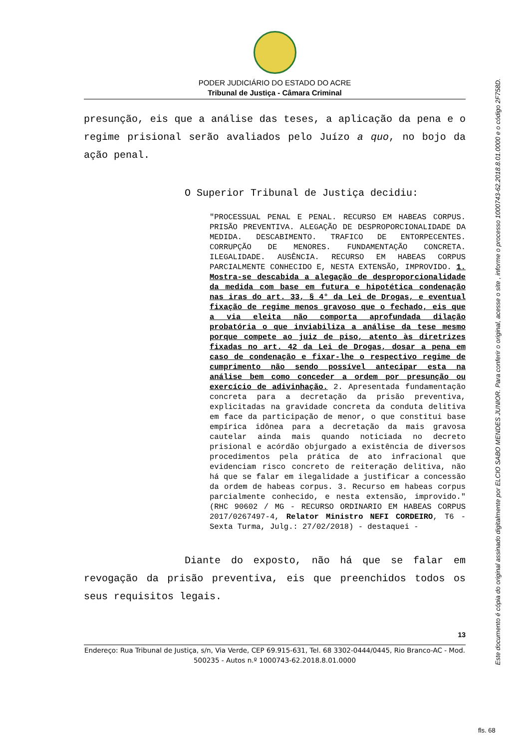PODER JUDICIÁRIO DO ESTADO DO ACRE
Tribunal de Justiça - Câmara Criminal
presunção, eis que a análise das teses, a aplicação da pena e o regime prisional serão avaliados pelo Juízo a quo, no bojo da ação penal.
O Superior Tribunal de Justiça decidiu:
"PROCESSUAL PENAL E PENAL. RECURSO EM HABEAS CORPUS. PRISÃO PREVENTIVA. ALEGAÇÃO DE DESPROPORCIONALIDADE DA MEDIDA. DESCABIMENTO. TRAFICO DE ENTORPECENTES. CORRUPÇÃO DE MENORES. FUNDAMENTAÇÃO CONCRETA. ILEGALIDADE. AUSÊNCIA. RECURSO EM HABEAS CORPUS PARCIALMENTE CONHECIDO E, NESTA EXTENSÃO, IMPROVIDO. 1. Mostra-se descabida a alegação de desproporcionalidade da medida com base em futura e hipotética condenação nas iras do art. 33, § 4° da Lei de Drogas, e eventual fixação de regime menos gravoso que o fechado, eis que a via eleita não comporta aprofundada dilação probatória o que inviabiliza a análise da tese mesmo porque compete ao juiz de piso, atento às diretrizes fixadas no art. 42 da Lei de Drogas, dosar a pena em caso de condenação e fixar-lhe o respectivo regime de cumprimento não sendo possível antecipar esta na análise bem como conceder a ordem por presunção ou exercício de adivinhação. 2. Apresentada fundamentação concreta para a decretação da prisão preventiva, explicitadas na gravidade concreta da conduta delitiva em face da participação de menor, o que constitui base empírica idônea para a decretação da mais gravosa cautelar ainda mais quando noticiada no decreto prisional e acórdão objurgado a existência de diversos procedimentos pela prática de ato infracional que evidenciam risco concreto de reiteração delitiva, não há que se falar em ilegalidade a justificar a concessão da ordem de habeas corpus. 3. Recurso em habeas corpus parcialmente conhecido, e nesta extensão, improvido." (RHC 90602 / MG - RECURSO ORDINARIO EM HABEAS CORPUS 2017/0267497-4, Relator Ministro NEFI CORDEIRO, T6 - Sexta Turma, Julg.: 27/02/2018) - destaquei -
Diante do exposto, não há que se falar em revogação da prisão preventiva, eis que preenchidos todos os seus requisitos legais.
13
Endereço: Rua Tribunal de Justiça, s/n, Via Verde, CEP 69.915-631, Tel. 68 3302-0444/0445, Rio Branco-AC - Mod. 500235 - Autos n.º 1000743-62.2018.8.01.0000
Este documento é cópia do original assinado digitalmente por ELCIO SABO MENDES JUNIOR. Para conferir o original, acesse o site , informe o processo 1000743-62.2018.8.01.0000 e o código 2F758D.
fls. 68